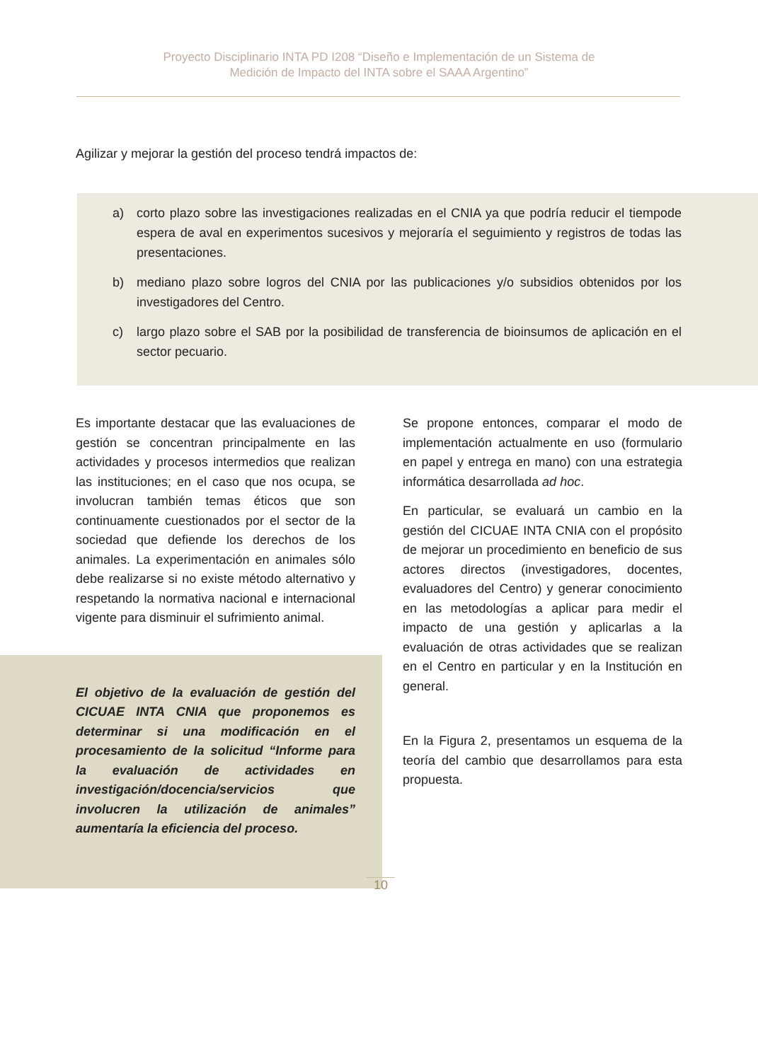Proyecto Disciplinario INTA PD I208 “Diseño e Implementación de un Sistema de
Medición de Impacto del INTA sobre el SAAA Argentino”
Agilizar y mejorar la gestión del proceso tendrá impactos de:
a) corto plazo sobre las investigaciones realizadas en el CNIA ya que podría reducir el tiempode espera de aval en experimentos sucesivos y mejoraría el seguimiento y registros de todas las presentaciones.
b) mediano plazo sobre logros del CNIA por las publicaciones y/o subsidios obtenidos por los investigadores del Centro.
c) largo plazo sobre el SAB por la posibilidad de transferencia de bioinsumos de aplicación en el sector pecuario.
Es importante destacar que las evaluaciones de gestión se concentran principalmente en las actividades y procesos intermedios que realizan las instituciones; en el caso que nos ocupa, se involucran también temas éticos que son continuamente cuestionados por el sector de la sociedad que defiende los derechos de los animales. La experimentación en animales sólo debe realizarse si no existe método alternativo y respetando la normativa nacional e internacional vigente para disminuir el sufrimiento animal.
El objetivo de la evaluación de gestión del CICUAE INTA CNIA que proponemos es determinar si una modificación en el procesamiento de la solicitud “Informe para la evaluación de actividades en investigación/docencia/servicios que involucren la utilización de animales” aumentaría la eficiencia del proceso.
Se propone entonces, comparar el modo de implementación actualmente en uso (formulario en papel y entrega en mano) con una estrategia informática desarrollada ad hoc.
En particular, se evaluará un cambio en la gestión del CICUAE INTA CNIA con el propósito de mejorar un procedimiento en beneficio de sus actores directos (investigadores, docentes, evaluadores del Centro) y generar conocimiento en las metodologías a aplicar para medir el impacto de una gestión y aplicarlas a la evaluación de otras actividades que se realizan en el Centro en particular y en la Institución en general.
En la Figura 2, presentamos un esquema de la teoría del cambio que desarrollamos para esta propuesta.
10